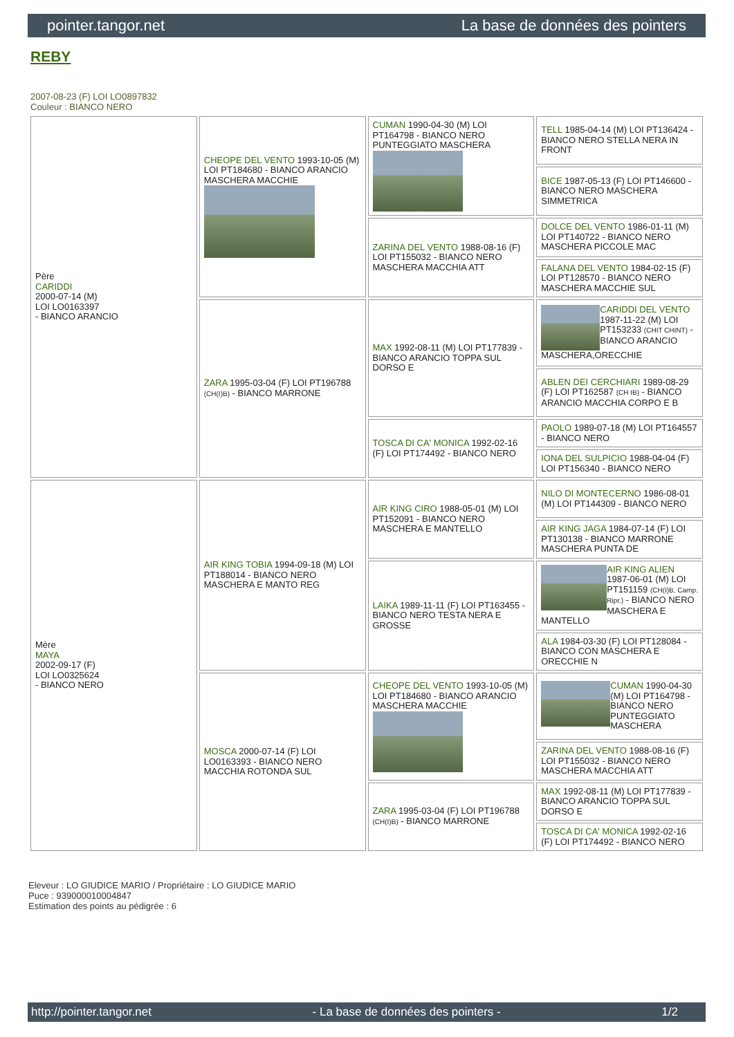pointer.tangor.net La base de données des pointers
REBY
2007-08-23 (F) LOI LO0897832
Couleur : BIANCO NERO
| Père CARIDDI 2000-07-14 (M) LOI LO0163397 - BIANCO ARANCIO | CHEOPE DEL VENTO 1993-10-05 (M) LOI PT184680 - BIANCO ARANCIO MASCHERA MACCHIE | CUMAN 1990-04-30 (M) LOI PT164798 - BIANCO NERO PUNTEGGIATO MASCHERA | TELL 1985-04-14 (M) LOI PT136424 - BIANCO NERO STELLA NERA IN FRONT |
| | | | BICE 1987-05-13 (F) LOI PT146600 - BIANCO NERO MASCHERA SIMMETRICA |
| | | ZARINA DEL VENTO 1988-08-16 (F) LOI PT155032 - BIANCO NERO MASCHERA MACCHIA ATT | DOLCE DEL VENTO 1986-01-11 (M) LOI PT140722 - BIANCO NERO MASCHERA PICCOLE MAC |
| | | | FALANA DEL VENTO 1984-02-15 (F) LOI PT128570 - BIANCO NERO MASCHERA MACCHIE SUL |
| | ZARA 1995-03-04 (F) LOI PT196788 (CH(I)B) - BIANCO MARRONE | MAX 1992-08-11 (M) LOI PT177839 - BIANCO ARANCIO TOPPA SUL DORSO E | CARIDDI DEL VENTO 1987-11-22 (M) LOI PT153233 (CHIT CHINT) - BIANCO ARANCIO MASCHERA,ORECCHIE |
| | | | ABLEN DEI CERCHIARI 1989-08-29 (F) LOI PT162587 (CH IB) - BIANCO ARANCIO MACCHIA CORPO E B |
| | | TOSCA DI CA' MONICA 1992-02-16 (F) LOI PT174492 - BIANCO NERO | PAOLO 1989-07-18 (M) LOI PT164557 - BIANCO NERO |
| | | | IONA DEL SULPICIO 1988-04-04 (F) LOI PT156340 - BIANCO NERO |
| Mère MAYA 2002-09-17 (F) LOI LO0325624 - BIANCO NERO | AIR KING TOBIA 1994-09-18 (M) LOI PT188014 - BIANCO NERO MASCHERA E MANTO REG | AIR KING CIRO 1988-05-01 (M) LOI PT152091 - BIANCO NERO MASCHERA E MANTELLO | NILO DI MONTECERNO 1986-08-01 (M) LOI PT144309 - BIANCO NERO |
| | | | AIR KING JAGA 1984-07-14 (F) LOI PT130138 - BIANCO MARRONE MASCHERA PUNTA DE |
| | | LAIKA 1989-11-11 (F) LOI PT163455 - BIANCO NERO TESTA NERA E GROSSE | AIR KING ALIEN 1987-06-01 (M) LOI PT151159 (CH(I)B, Camp. Ripr.) - BIANCO NERO MASCHERA E MANTELLO |
| | | | ALA 1984-03-30 (F) LOI PT128084 - BIANCO CON MASCHERA E ORECCHIE N |
| | MOSCA 2000-07-14 (F) LOI LO0163393 - BIANCO NERO MACCHIA ROTONDA SUL | CHEOPE DEL VENTO 1993-10-05 (M) LOI PT184680 - BIANCO ARANCIO MASCHERA MACCHIE | CUMAN 1990-04-30 (M) LOI PT164798 - BIANCO NERO PUNTEGGIATO MASCHERA |
| | | | ZARINA DEL VENTO 1988-08-16 (F) LOI PT155032 - BIANCO NERO MASCHERA MACCHIA ATT |
| | | ZARA 1995-03-04 (F) LOI PT196788 (CH(I)B) - BIANCO MARRONE | MAX 1992-08-11 (M) LOI PT177839 - BIANCO ARANCIO TOPPA SUL DORSO E |
| | | | TOSCA DI CA' MONICA 1992-02-16 (F) LOI PT174492 - BIANCO NERO |
Eleveur : LO GIUDICE MARIO / Propriétaire : LO GIUDICE MARIO
Puce : 939000010004847
Estimation des points au pédigrée : 6
http://pointer.tangor.net - La base de données des pointers - 1/2